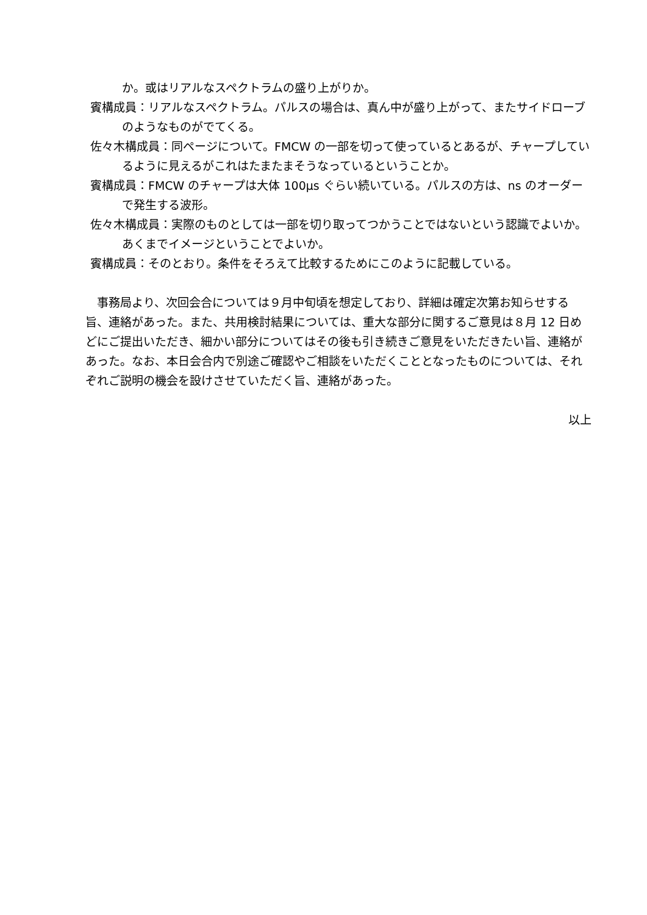か。或はリアルなスペクトラムの盛り上がりか。
賓構成員：リアルなスペクトラム。パルスの場合は、真ん中が盛り上がって、またサイドローブのようなものがでてくる。
佐々木構成員：同ページについて。FMCW の一部を切って使っているとあるが、チャープしているように見えるがこれはたまたまそうなっているということか。
賓構成員：FMCW のチャープは大体 100μs ぐらい続いている。パルスの方は、ns のオーダーで発生する波形。
佐々木構成員：実際のものとしては一部を切り取ってつかうことではないという認識でよいか。あくまでイメージということでよいか。
賓構成員：そのとおり。条件をそろえて比較するためにこのように記載している。
事務局より、次回会合については９月中旬頃を想定しており、詳細は確定次第お知らせする旨、連絡があった。また、共用検討結果については、重大な部分に関するご意見は８月 12 日めどにご提出いただき、細かい部分についてはその後も引き続きご意見をいただきたい旨、連絡があった。なお、本日会合内で別途ご確認やご相談をいただくこととなったものについては、それぞれご説明の機会を設けさせていただく旨、連絡があった。
以上